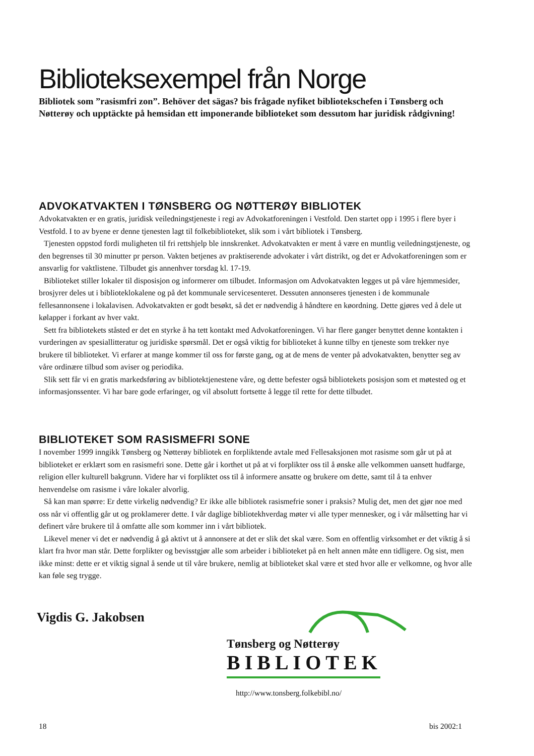Biblioteksexempel från Norge
Bibliotek som ”rasismfri zon”. Behöver det sägas? bis frågade nyfiket bibliotekschefen i Tønsberg och Nøtterøy och upptäckte på hemsidan ett imponerande biblioteket som dessutom har juridisk rådgivning!
ADVOKATVAKTEN I TØNSBERG OG NØTTERØY BIBLIOTEK
Advokatvakten er en gratis, juridisk veiledningstjeneste i regi av Advokatforeningen i Vestfold. Den startet opp i 1995 i flere byer i Vestfold. I to av byene er denne tjenesten lagt til folkebiblioteket, slik som i vårt bibliotek i Tønsberg.
Tjenesten oppstod fordi muligheten til fri rettshjelp ble innskrenket. Advokatvakten er ment å være en muntlig veiledningstjeneste, og den begrenses til 30 minutter pr person. Vakten betjenes av praktiserende advokater i vårt distrikt, og det er Advokatforeningen som er ansvarlig for vaktlistene. Tilbudet gis annenhver torsdag kl. 17-19.
Biblioteket stiller lokaler til disposisjon og informerer om tilbudet. Informasjon om Advokatvakten legges ut på våre hjemmesider, brosjyrer deles ut i biblioteklokalene og på det kommunale servicesenteret. Dessuten annonseres tjenesten i de kommunale fellesannonsene i lokalavisen. Advokatvakten er godt besøkt, så det er nødvendig å håndtere en køordning. Dette gjøres ved å dele ut kølapper i forkant av hver vakt.
Sett fra bibliotekets ståsted er det en styrke å ha tett kontakt med Advokatforeningen. Vi har flere ganger benyttet denne kontakten i vurderingen av spesiallitteratur og juridiske spørsmål. Det er også viktig for biblioteket å kunne tilby en tjeneste som trekker nye brukere til biblioteket. Vi erfarer at mange kommer til oss for første gang, og at de mens de venter på advokatvakten, benytter seg av våre ordinære tilbud som aviser og periodika.
Slik sett får vi en gratis markedsføring av bibliotektjenestene våre, og dette befester også bibliotekets posisjon som et møtested og et informasjonssenter. Vi har bare gode erfaringer, og vil absolutt fortsette å legge til rette for dette tilbudet.
BIBLIOTEKET SOM RASISMEFRI SONE
I november 1999 inngikk Tønsberg og Nøtterøy bibliotek en forpliktende avtale med Fellesaksjonen mot rasisme som går ut på at biblioteket er erklært som en rasismefri sone. Dette går i korthet ut på at vi forplikter oss til å ønske alle velkommen uansett hudfarge, religion eller kulturell bakgrunn. Videre har vi forpliktet oss til å informere ansatte og brukere om dette, samt til å ta enhver henvendelse om rasisme i våre lokaler alvorlig.
Så kan man spørre: Er dette virkelig nødvendig? Er ikke alle bibliotek rasismefrie soner i praksis? Mulig det, men det gjør noe med oss når vi offentlig går ut og proklamerer dette. I vår daglige bibliotekhverdag møter vi alle typer mennesker, og i vår målsetting har vi definert våre brukere til å omfatte alle som kommer inn i vårt bibliotek.
Likevel mener vi det er nødvendig å gå aktivt ut å annonsere at det er slik det skal være. Som en offentlig virksomhet er det viktig å si klart fra hvor man står. Dette forplikter og bevisstgjør alle som arbeider i biblioteket på en helt annen måte enn tidligere. Og sist, men ikke minst: dette er et viktig signal å sende ut til våre brukere, nemlig at biblioteket skal være et sted hvor alle er velkomne, og hvor alle kan føle seg trygge.
Vigdis G. Jakobsen
Tønsberg og Nøtterøy
BIBLIOTEK
http://www.tonsberg.folkebibl.no/
18 bis 2002:1